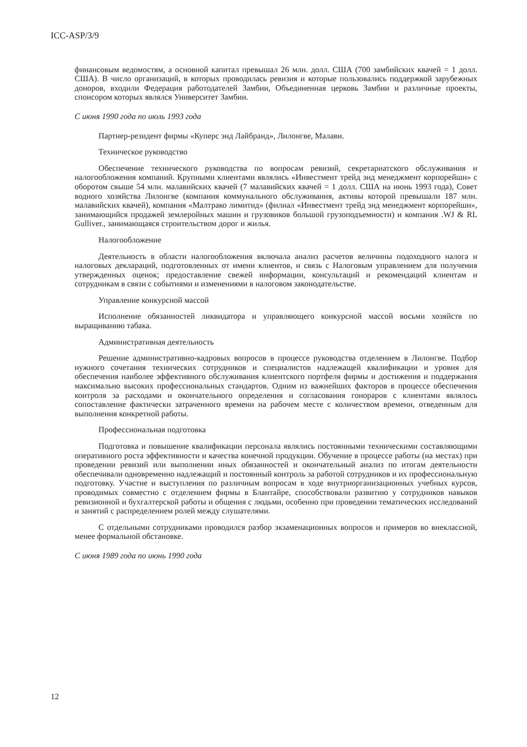ICC-ASP/3/9
финансовым ведомостям, а основной капитал превышал 26 млн. долл. США (700 замбийских квачей = 1 долл. США). В число организаций, в которых проводилась ревизия и которые пользовались поддержкой зарубежных доноров, входили Федерация работодателей Замбии, Объединенная церковь Замбии и различные проекты, спонсором которых являлся Университет Замбии.
С июня 1990 года по июль 1993 года
Партнер-резидент фирмы «Куперс энд Лайбранд», Лилонгве, Малави.
Техническое руководство
Обеспечение технического руководства по вопросам ревизий, секретариатского обслуживания и налогообложения компаний. Крупными клиентами являлись «Инвестмент трейд энд менеджмент корпорейшн» с оборотом свыше 54 млн. малавийских квачей (7 малавийских квачей = 1 долл. США на июнь 1993 года), Совет водного хозяйства Лилонгве (компания коммунального обслуживания, активы которой превышали 187 млн. малавийских квачей), компания «Малтрако лимитид» (филиал «Инвестмент трейд энд менеджмент корпорейшн», занимающийся продажей землеройных машин и грузовиков большой грузоподъемности) и компания .WJ & RL Gulliver., занимающаяся строительством дорог и жилья.
Налогообложение
Деятельность в области налогообложения включала анализ расчетов величины подоходного налога и налоговых деклараций, подготовленных от имени клиентов, и связь с Налоговым управлением для получения утвержденных оценок; предоставление свежей информации, консультаций и рекомендаций клиентам и сотрудникам в связи с событиями и изменениями в налоговом законодательстве.
Управление конкурсной массой
Исполнение обязанностей ликвидатора и управляющего конкурсной массой восьми хозяйств по выращиванию табака.
Административная деятельность
Решение административно-кадровых вопросов в процессе руководства отделением в Лилонгве. Подбор нужного сочетания технических сотрудников и специалистов надлежащей квалификации и уровня для обеспечения наиболее эффективного обслуживания клиентского портфеля фирмы и достижения и поддержания максимально высоких профессиональных стандартов. Одним из важнейших факторов в процессе обеспечения контроля за расходами и окончательного определения и согласования гонораров с клиентами являлось сопоставление фактически затраченного времени на рабочем месте с количеством времени, отведенным для выполнения конкретной работы.
Профессиональная подготовка
Подготовка и повышение квалификации персонала являлись постоянными техническими составляющими оперативного роста эффективности и качества конечной продукции. Обучение в процессе работы (на местах) при проведении ревизий или выполнении иных обязанностей и окончательный анализ по итогам деятельности обеспечивали одновременно надлежащий и постоянный контроль за работой сотрудников и их профессиональную подготовку. Участие и выступления по различным вопросам в ходе внутриорганизационных учебных курсов, проводимых совместно с отделением фирмы в Блантайре, способствовали развитию у сотрудников навыков ревизионной и бухгалтерской работы и общения с людьми, особенно при проведении тематических исследований и занятий с распределением ролей между слушателями.
С отдельными сотрудниками проводился разбор экзаменационных вопросов и примеров во внеклассной, менее формальной обстановке.
С июня 1989 года по июнь 1990 года
12